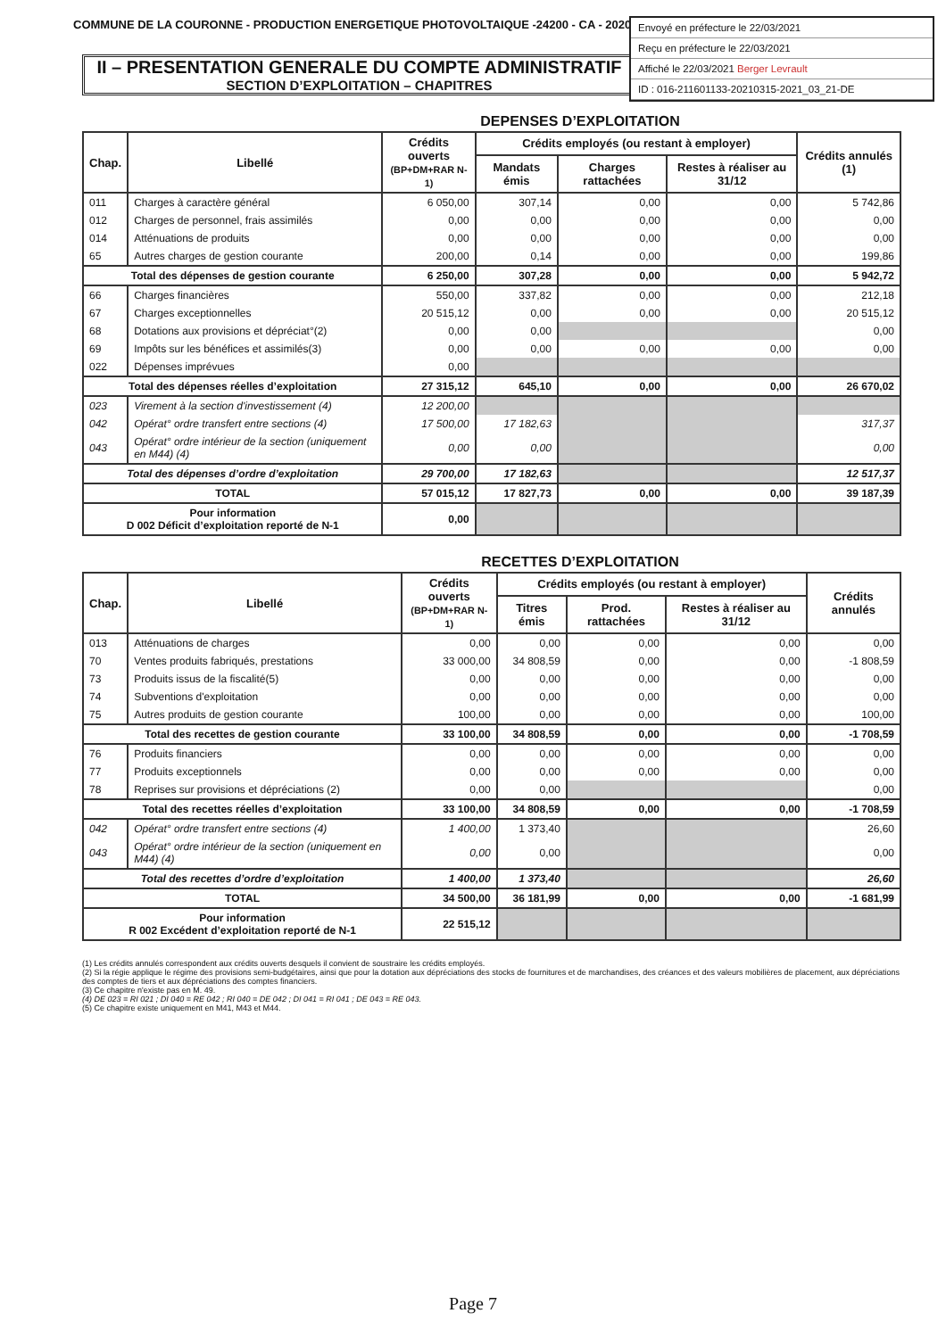COMMUNE DE LA COURONNE - PRODUCTION ENERGETIQUE PHOTOVOLTAIQUE -24200 - CA - 2020
Envoyé en préfecture le 22/03/2021
Reçu en préfecture le 22/03/2021
Affiché le 22/03/2021 Berger Levrault
ID : 016-211601133-20210315-2021_03_21-DE
II – PRESENTATION GENERALE DU COMPTE ADMINISTRATIF
SECTION D’EXPLOITATION – CHAPITRES
DEPENSES D’EXPLOITATION
| Chap. | Libellé | Crédits ouverts (BP+DM+RAR N-1) | Crédits employés (ou restant à employer) | | | Crédits annulés (1) |
| --- | --- | --- | --- | --- | --- | --- |
| | | | Mandats émis | Charges rattachées | Restes à réaliser au 31/12 | |
| 011 | Charges à caractère général | 6 050,00 | 307,14 | 0,00 | 0,00 | 5 742,86 |
| 012 | Charges de personnel, frais assimilés | 0,00 | 0,00 | 0,00 | 0,00 | 0,00 |
| 014 | Atténuations de produits | 0,00 | 0,00 | 0,00 | 0,00 | 0,00 |
| 65 | Autres charges de gestion courante | 200,00 | 0,14 | 0,00 | 0,00 | 199,86 |
| Total des dépenses de gestion courante | | 6 250,00 | 307,28 | 0,00 | 0,00 | 5 942,72 |
| 66 | Charges financières | 550,00 | 337,82 | 0,00 | 0,00 | 212,18 |
| 67 | Charges exceptionnelles | 20 515,12 | 0,00 | 0,00 | 0,00 | 20 515,12 |
| 68 | Dotations aux provisions et dépréciat°(2) | 0,00 | 0,00 | | | 0,00 |
| 69 | Impôts sur les bénéfices et assimilés(3) | 0,00 | 0,00 | 0,00 | 0,00 | 0,00 |
| 022 | Dépenses imprévues | 0,00 | | | | |
| Total des dépenses réelles d’exploitation | | 27 315,12 | 645,10 | 0,00 | 0,00 | 26 670,02 |
| 023 | Virement à la section d'investissement (4) | 12 200,00 | | | | |
| 042 | Opérat° ordre transfert entre sections (4) | 17 500,00 | 17 182,63 | | | 317,37 |
| 043 | Opérat° ordre intérieur de la section (uniquement en M44) (4) | 0,00 | 0,00 | | | 0,00 |
| Total des dépenses d’ordre d’exploitation | | 29 700,00 | 17 182,63 | | | 12 517,37 |
| TOTAL | | 57 015,12 | 17 827,73 | 0,00 | 0,00 | 39 187,39 |
| Pour information D 002 Déficit d’exploitation reporté de N-1 | | 0,00 | | | | |
RECETTES D’EXPLOITATION
| Chap. | Libellé | Crédits ouverts (BP+DM+RAR N-1) | Crédits employés (ou restant à employer) | | | Crédits annulés |
| --- | --- | --- | --- | --- | --- | --- |
| | | | Titres émis | Prod. rattachées | Restes à réaliser au 31/12 | |
| 013 | Atténuations de charges | 0,00 | 0,00 | 0,00 | 0,00 | 0,00 |
| 70 | Ventes produits fabriqués, prestations | 33 000,00 | 34 808,59 | 0,00 | 0,00 | -1 808,59 |
| 73 | Produits issus de la fiscalité(5) | 0,00 | 0,00 | 0,00 | 0,00 | 0,00 |
| 74 | Subventions d'exploitation | 0,00 | 0,00 | 0,00 | 0,00 | 0,00 |
| 75 | Autres produits de gestion courante | 100,00 | 0,00 | 0,00 | 0,00 | 100,00 |
| Total des recettes de gestion courante | | 33 100,00 | 34 808,59 | 0,00 | 0,00 | -1 708,59 |
| 76 | Produits financiers | 0,00 | 0,00 | 0,00 | 0,00 | 0,00 |
| 77 | Produits exceptionnels | 0,00 | 0,00 | 0,00 | 0,00 | 0,00 |
| 78 | Reprises sur provisions et dépréciations (2) | 0,00 | 0,00 | | | 0,00 |
| Total des recettes réelles d’exploitation | | 33 100,00 | 34 808,59 | 0,00 | 0,00 | -1 708,59 |
| 042 | Opérat° ordre transfert entre sections (4) | 1 400,00 | 1 373,40 | | | 26,60 |
| 043 | Opérat° ordre intérieur de la section (uniquement en M44) (4) | 0,00 | 0,00 | | | 0,00 |
| Total des recettes d’ordre d’exploitation | | 1 400,00 | 1 373,40 | | | 26,60 |
| TOTAL | | 34 500,00 | 36 181,99 | 0,00 | 0,00 | -1 681,99 |
| Pour information R 002 Excédent d’exploitation reporté de N-1 | | 22 515,12 | | | | |
(1) Les crédits annulés correspondent aux crédits ouverts desquels il convient de soustraire les crédits employés.
(2) Si la régie applique le régime des provisions semi-budgétaires, ainsi que pour la dotation aux dépréciations des stocks de fournitures et de marchandises, des créances et des valeurs mobilières de placement, aux dépréciations des comptes de tiers et aux dépréciations des comptes financiers.
(3) Ce chapitre n'existe pas en M. 49.
(4) DE 023 = RI 021 ; DI 040 = RE 042 ; RI 040 = DE 042 ; DI 041 = RI 041 ; DE 043 = RE 043.
(5) Ce chapitre existe uniquement en M41, M43 et M44.
Page 7